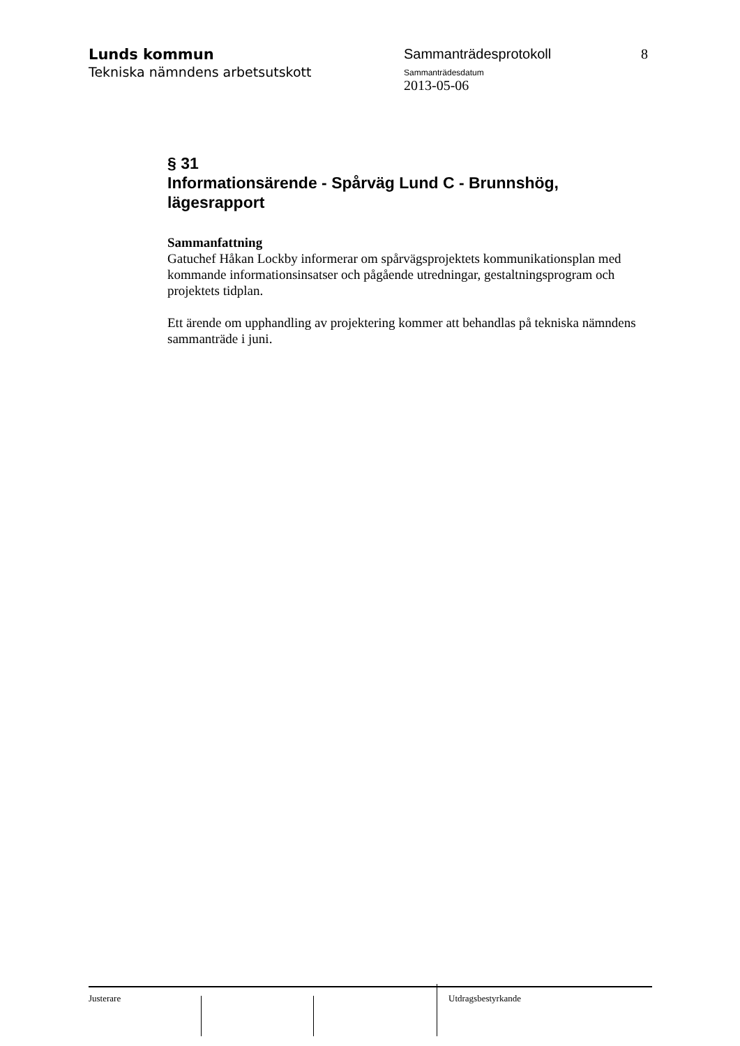Lunds kommun
Tekniska nämndens arbetsutskott
Sammanträdesprotokoll
Sammanträdesdatum
2013-05-06
8
§ 31
Informationsärende - Spårväg Lund C - Brunnshög, lägesrapport
Sammanfattning
Gatuchef Håkan Lockby informerar om spårvägsprojektets kommunikationsplan med kommande informationsinsatser och pågående utredningar, gestaltningsprogram och projektets tidplan.
Ett ärende om upphandling av projektering kommer att behandlas på tekniska nämndens sammanträde i juni.
Justerare Utdragsbestyrkande